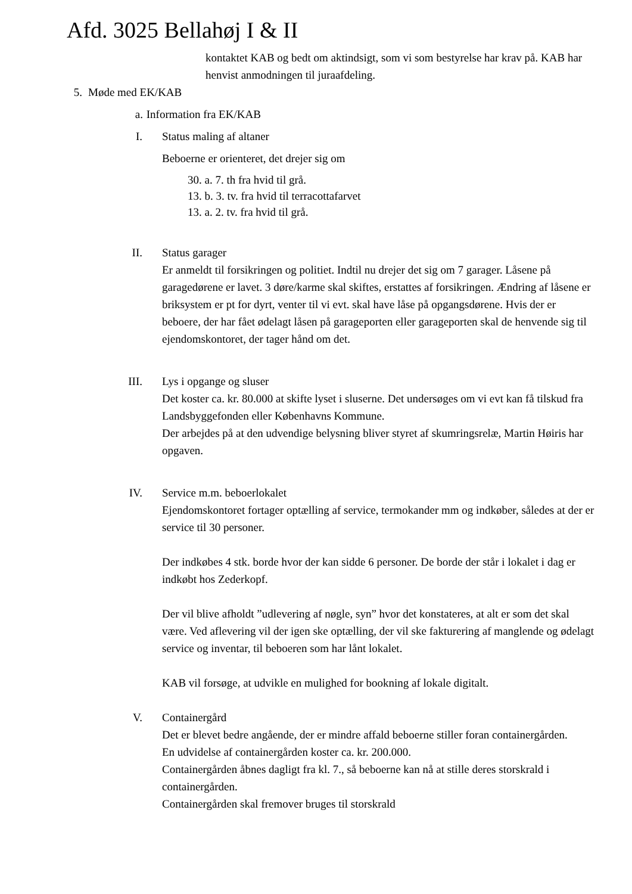Afd. 3025 Bellahøj I & II
kontaktet KAB og bedt om aktindsigt, som vi som bestyrelse har krav på. KAB har henvist anmodningen til juraafdeling.
5. Møde med EK/KAB
a. Information fra EK/KAB
I. Status maling af altaner
Beboerne er orienteret, det drejer sig om
30. a. 7. th fra hvid til grå.
13. b. 3. tv. fra hvid til terracottafarvet
13. a. 2. tv. fra hvid til grå.
II. Status garager
Er anmeldt til forsikringen og politiet. Indtil nu drejer det sig om 7 garager. Låsene på garagedørene er lavet. 3 døre/karme skal skiftes, erstattes af forsikringen. Ændring af låsene er briksystem er pt for dyrt, venter til vi evt. skal have låse på opgangsdørene. Hvis der er beboere, der har fået ødelagt låsen på garageporten eller garageporten skal de henvende sig til ejendomskontoret, der tager hånd om det.
III. Lys i opgange og sluser
Det koster ca. kr. 80.000 at skifte lyset i sluserne. Det undersøges om vi evt kan få tilskud fra Landsbyggefonden eller Københavns Kommune.
Der arbejdes på at den udvendige belysning bliver styret af skumringsrelæ, Martin Høiris har opgaven.
IV. Service m.m. beboerlokalet
Ejendomskontoret fortager optælling af service, termokander mm og indkøber, således at der er service til 30 personer.
Der indkøbes 4 stk. borde hvor der kan sidde 6 personer. De borde der står i lokalet i dag er indkøbt hos Zederkopf.
Der vil blive afholdt ”udlevering af nøgle, syn” hvor det konstateres, at alt er som det skal være. Ved aflevering vil der igen ske optælling, der vil ske fakturering af manglende og ødelagt service og inventar, til beboeren som har lånt lokalet.
KAB vil forsøge, at udvikle en mulighed for bookning af lokale digitalt.
V. Containergård
Det er blevet bedre angående, der er mindre affald beboerne stiller foran containergården.
En udvidelse af containergården koster ca. kr. 200.000.
Containergården åbnes dagligt fra kl. 7., så beboerne kan nå at stille deres storskrald i containergården.
Containergården skal fremover bruges til storskrald